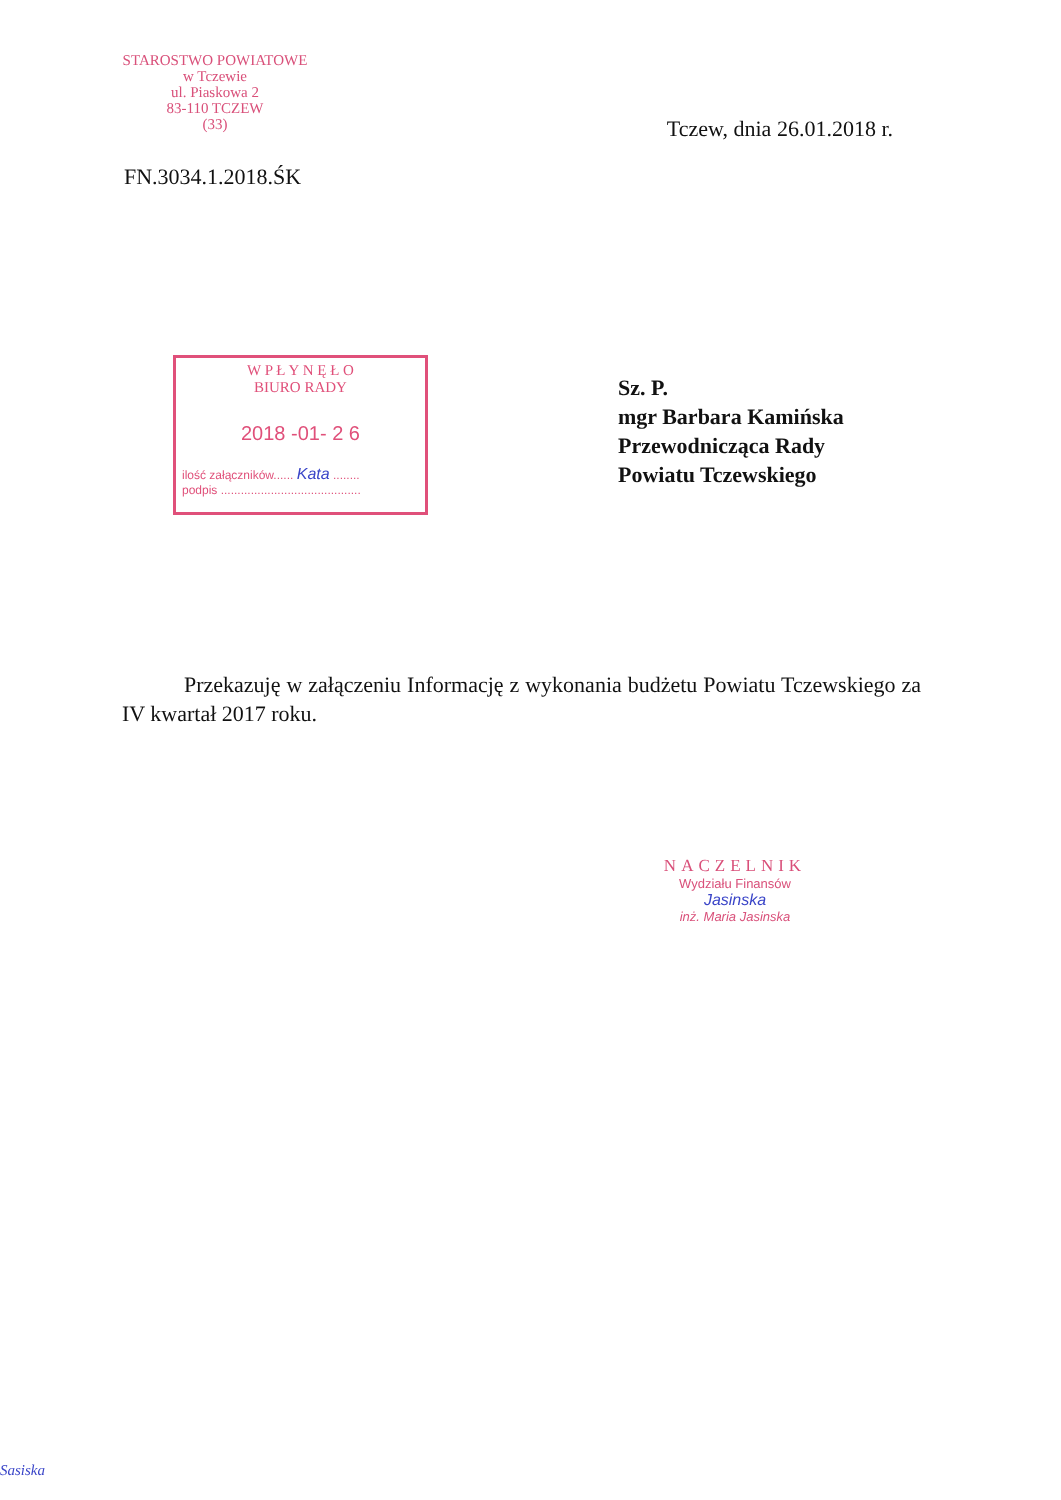STAROSTWO POWIATOWE
w Tczewie
ul. Piaskowa 2
83-110 TCZEW
(33)
Tczew, dnia 26.01.2018 r.
FN.3034.1.2018.ŚK
W P Ł Y N Ę Ł O
BIURO RADY
2018 -01- 2 6
ilość załączników...... Kata ........
podpis ..........................................
Sz. P.
mgr Barbara Kamińska
Przewodnicząca Rady
Powiatu Tczewskiego
Przekazuję w załączeniu Informację z wykonania budżetu Powiatu Tczewskiego za IV kwartał 2017 roku.
NACZELNIK
Wydziału Finansów
Jasinska
inż. Maria Jasinska
Sasiska